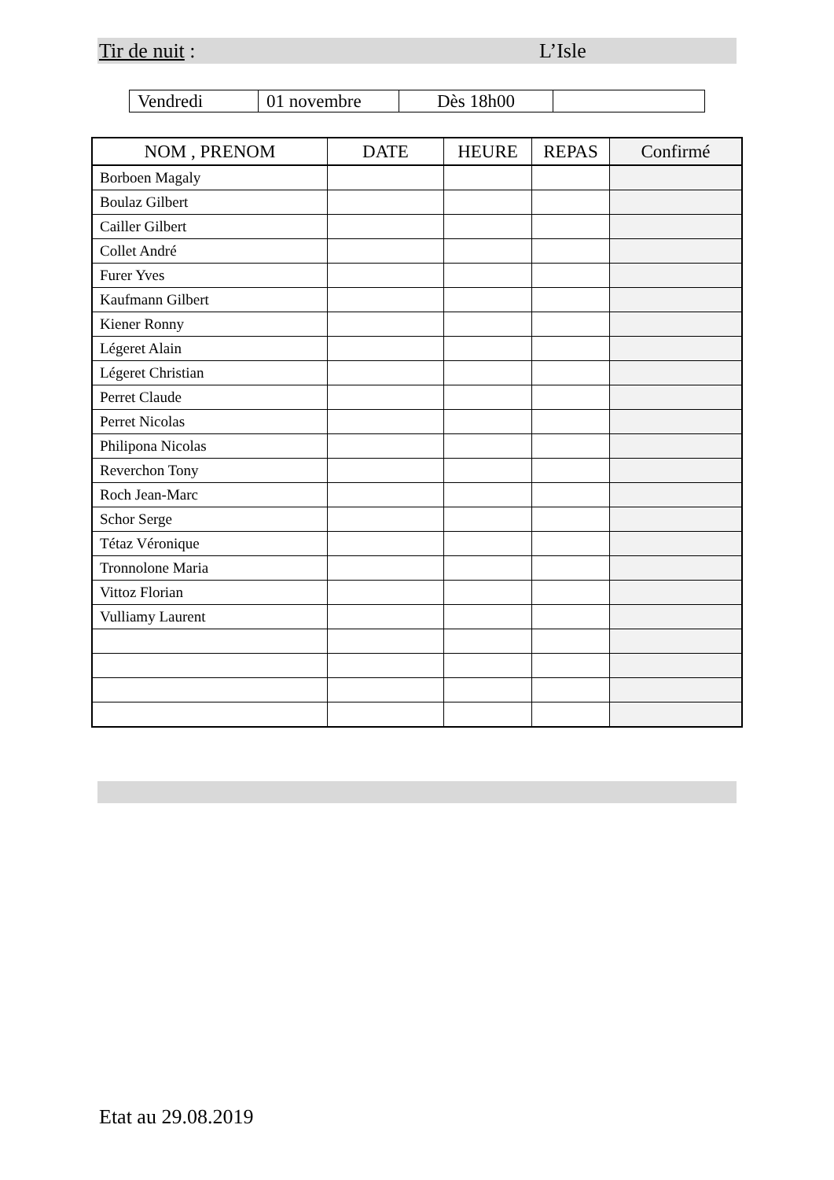Tir de nuit : L’Isle
| Vendredi | 01 novembre | Dès 18h00 | |
| NOM , PRENOM | DATE | HEURE | REPAS | Confirmé |
| --- | --- | --- | --- | --- |
| Borboen Magaly | | | | |
| Boulaz Gilbert | | | | |
| Cailler Gilbert | | | | |
| Collet André | | | | |
| Furer Yves | | | | |
| Kaufmann Gilbert | | | | |
| Kiener Ronny | | | | |
| Légeret Alain | | | | |
| Légeret Christian | | | | |
| Perret Claude | | | | |
| Perret Nicolas | | | | |
| Philipona Nicolas | | | | |
| Reverchon Tony | | | | |
| Roch Jean-Marc | | | | |
| Schor Serge | | | | |
| Tétaz Véronique | | | | |
| Tronnolone Maria | | | | |
| Vittoz Florian | | | | |
| Vulliamy Laurent | | | | |
Etat au 29.08.2019